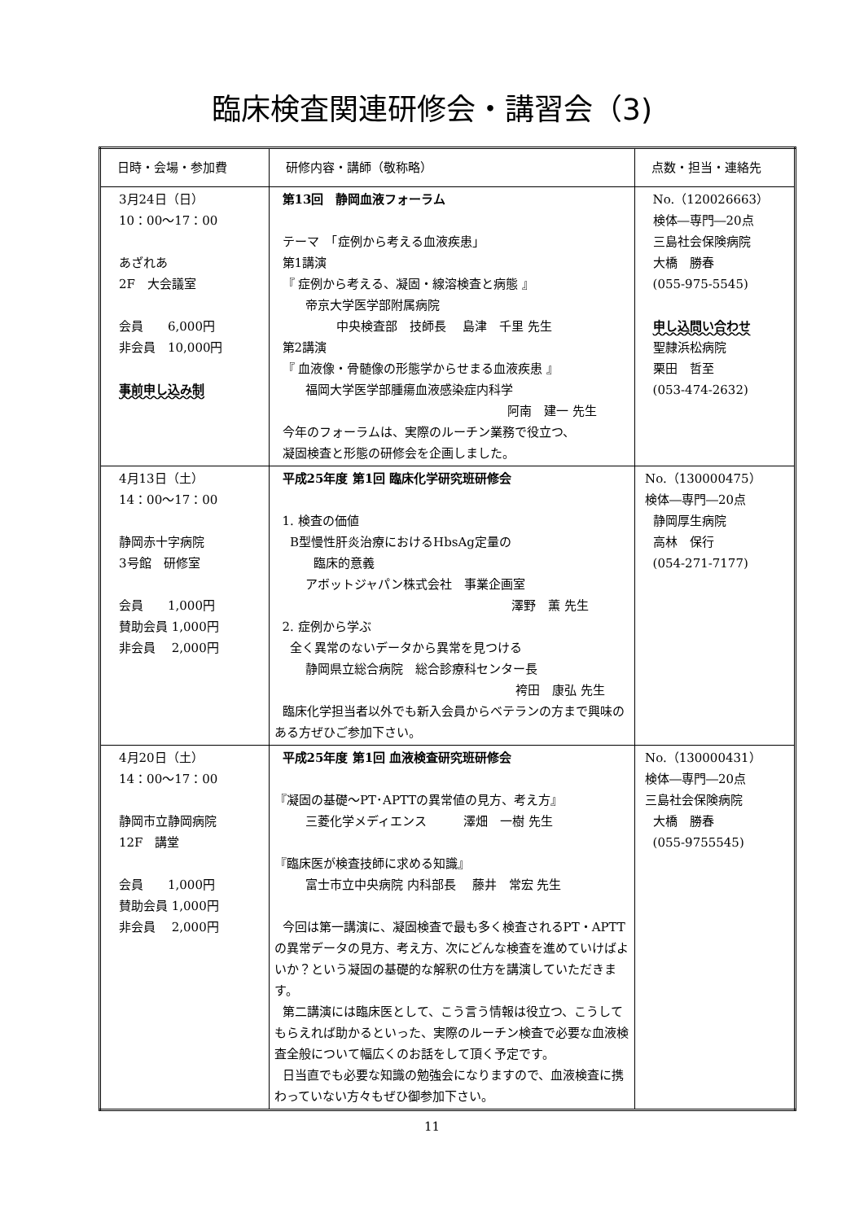臨床検査関連研修会・講習会（3)
| 日時・会場・参加費 | 研修内容・講師（敬称略） | 点数・担当・連絡先 |
| --- | --- | --- |
| 3月24日（日） 10：00～17：00 あざれあ 2F 大会議室 会員 6,000円 非会員 10,000円 事前申し込み制 | 第13回 静岡血液フォーラム テーマ 「症例から考える血液疾患」 第1講演 『 症例から考える、凝固・線溶検査と病態 』 帝京大学医学部附属病院 中央検査部 技師長 島津 千里 先生 第2講演 『 血液像・骨髄像の形態学からせまる血液疾患 』 福岡大学医学部腫瘍血液感染症内科学 阿南 建一 先生 今年のフォーラムは、実際のルーチン業務で役立つ、 凝固検査と形態の研修会を企画しました。 | No.（120026663） 検体―専門―20点 三島社会保険病院 大橋 勝春 (055-975-5545) 申し込問い合わせ 聖隷浜松病院 栗田 哲至 (053-474-2632) |
| 4月13日（土） 14：00～17：00 静岡赤十字病院 3号館 研修室 会員 1,000円 賛助会員 1,000円 非会員 2,000円 | 平成25年度 第1回 臨床化学研究班研修会 1. 検査の価値 B型慢性肝炎治療におけるHbsAg定量の 臨床的意義 アボットジャパン株式会社 事業企画室 澤野 薫 先生 2. 症例から学ぶ 全く異常のないデータから異常を見つける 静岡県立総合病院 総合診療科センター長 袴田 康弘 先生 臨床化学担当者以外でも新入会員からベテランの方まで興味のある方ぜひご参加下さい。 | No.（130000475） 検体―専門―20点 静岡厚生病院 高林 保行 (054-271-7177) |
| 4月20日（土） 14：00～17：00 静岡市立静岡病院 12F 講堂 会員 1,000円 賛助会員 1,000円 非会員 2,000円 | 平成25年度 第1回 血液検査研究班研修会 『凝固の基礎～PT･APTTの異常値の見方、考え方』 三菱化学メディエンス 澤畑 一樹 先生 『臨床医が検査技師に求める知識』 富士市立中央病院 内科部長 藤井 常宏 先生 今回は第一講演に、凝固検査で最も多く検査されるPT・APTTの異常データの見方、考え方、次にどんな検査を進めていけばよいか？という凝固の基礎的な解釈の仕方を講演していただきます。 第二講演には臨床医として、こう言う情報は役立つ、こうしてもらえれば助かるといった、実際のルーチン検査で必要な血液検査全般について幅広くのお話をして頂く予定です。 日当直でも必要な知識の勉強会になりますので、血液検査に携わっていない方々もぜひ御参加下さい。 | No.（130000431） 検体―専門―20点 三島社会保険病院 大橋 勝春 (055-9755545) |
11